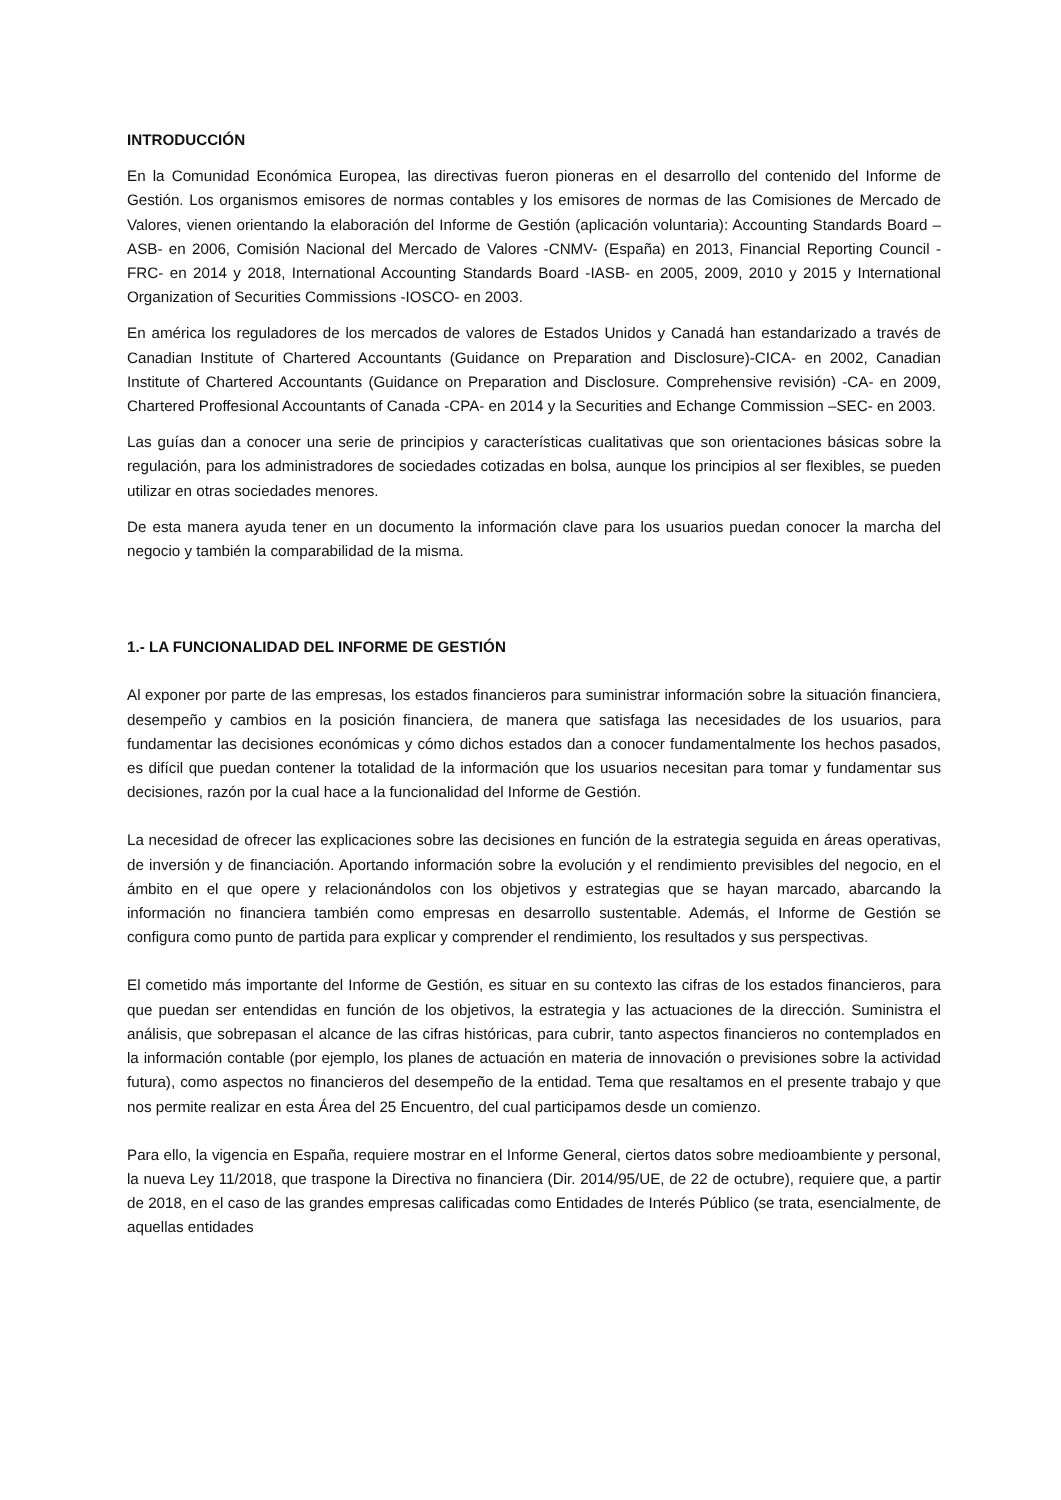INTRODUCCIÓN
En la Comunidad Económica Europea, las directivas fueron pioneras en el desarrollo del contenido del Informe de Gestión. Los organismos emisores de normas contables y los emisores de normas de las Comisiones de Mercado de Valores, vienen orientando la elaboración del Informe de Gestión (aplicación voluntaria): Accounting Standards Board –ASB- en 2006, Comisión Nacional del Mercado de Valores -CNMV- (España) en 2013, Financial Reporting Council -FRC- en 2014 y 2018, International Accounting Standards Board -IASB- en 2005, 2009, 2010 y 2015 y International Organization of Securities Commissions -IOSCO- en 2003.
En américa los reguladores de los mercados de valores de Estados Unidos y Canadá han estandarizado a través de Canadian Institute of Chartered Accountants (Guidance on Preparation and Disclosure)-CICA- en 2002, Canadian Institute of Chartered Accountants (Guidance on Preparation and Disclosure. Comprehensive revisión) -CA- en 2009, Chartered Proffesional Accountants of Canada -CPA- en 2014 y la Securities and Echange Commission –SEC- en 2003.
Las guías dan a conocer una serie de principios y características cualitativas que son orientaciones básicas sobre la regulación, para los administradores de sociedades cotizadas en bolsa, aunque los principios al ser flexibles, se pueden utilizar en otras sociedades menores.
De esta manera ayuda tener en un documento la información clave para los usuarios puedan conocer la marcha del negocio y también la comparabilidad de la misma.
1.- LA FUNCIONALIDAD DEL INFORME DE GESTIÓN
Al exponer por parte de las empresas, los estados financieros para suministrar información sobre la situación financiera, desempeño y cambios en la posición financiera, de manera que satisfaga las necesidades de los usuarios, para fundamentar las decisiones económicas y cómo dichos estados dan a conocer fundamentalmente los hechos pasados, es difícil que puedan contener la totalidad de la información que los usuarios necesitan para tomar y fundamentar sus decisiones, razón por la cual hace a la funcionalidad del Informe de Gestión.
La necesidad de ofrecer las explicaciones sobre las decisiones en función de la estrategia seguida en áreas operativas, de inversión y de financiación. Aportando información sobre la evolución y el rendimiento previsibles del negocio, en el ámbito en el que opere y relacionándolos con los objetivos y estrategias que se hayan marcado, abarcando la información no financiera también como empresas en desarrollo sustentable. Además, el Informe de Gestión se configura como punto de partida para explicar y comprender el rendimiento, los resultados y sus perspectivas.
El cometido más importante del Informe de Gestión, es situar en su contexto las cifras de los estados financieros, para que puedan ser entendidas en función de los objetivos, la estrategia y las actuaciones de la dirección. Suministra el análisis, que sobrepasan el alcance de las cifras históricas, para cubrir, tanto aspectos financieros no contemplados en la información contable (por ejemplo, los planes de actuación en materia de innovación o previsiones sobre la actividad futura), como aspectos no financieros del desempeño de la entidad. Tema que resaltamos en el presente trabajo y que nos permite realizar en esta Área del 25 Encuentro, del cual participamos desde un comienzo.
Para ello, la vigencia en España, requiere mostrar en el Informe General, ciertos datos sobre medioambiente y personal, la nueva Ley 11/2018, que traspone la Directiva no financiera (Dir. 2014/95/UE, de 22 de octubre), requiere que, a partir de 2018, en el caso de las grandes empresas calificadas como Entidades de Interés Público (se trata, esencialmente, de aquellas entidades